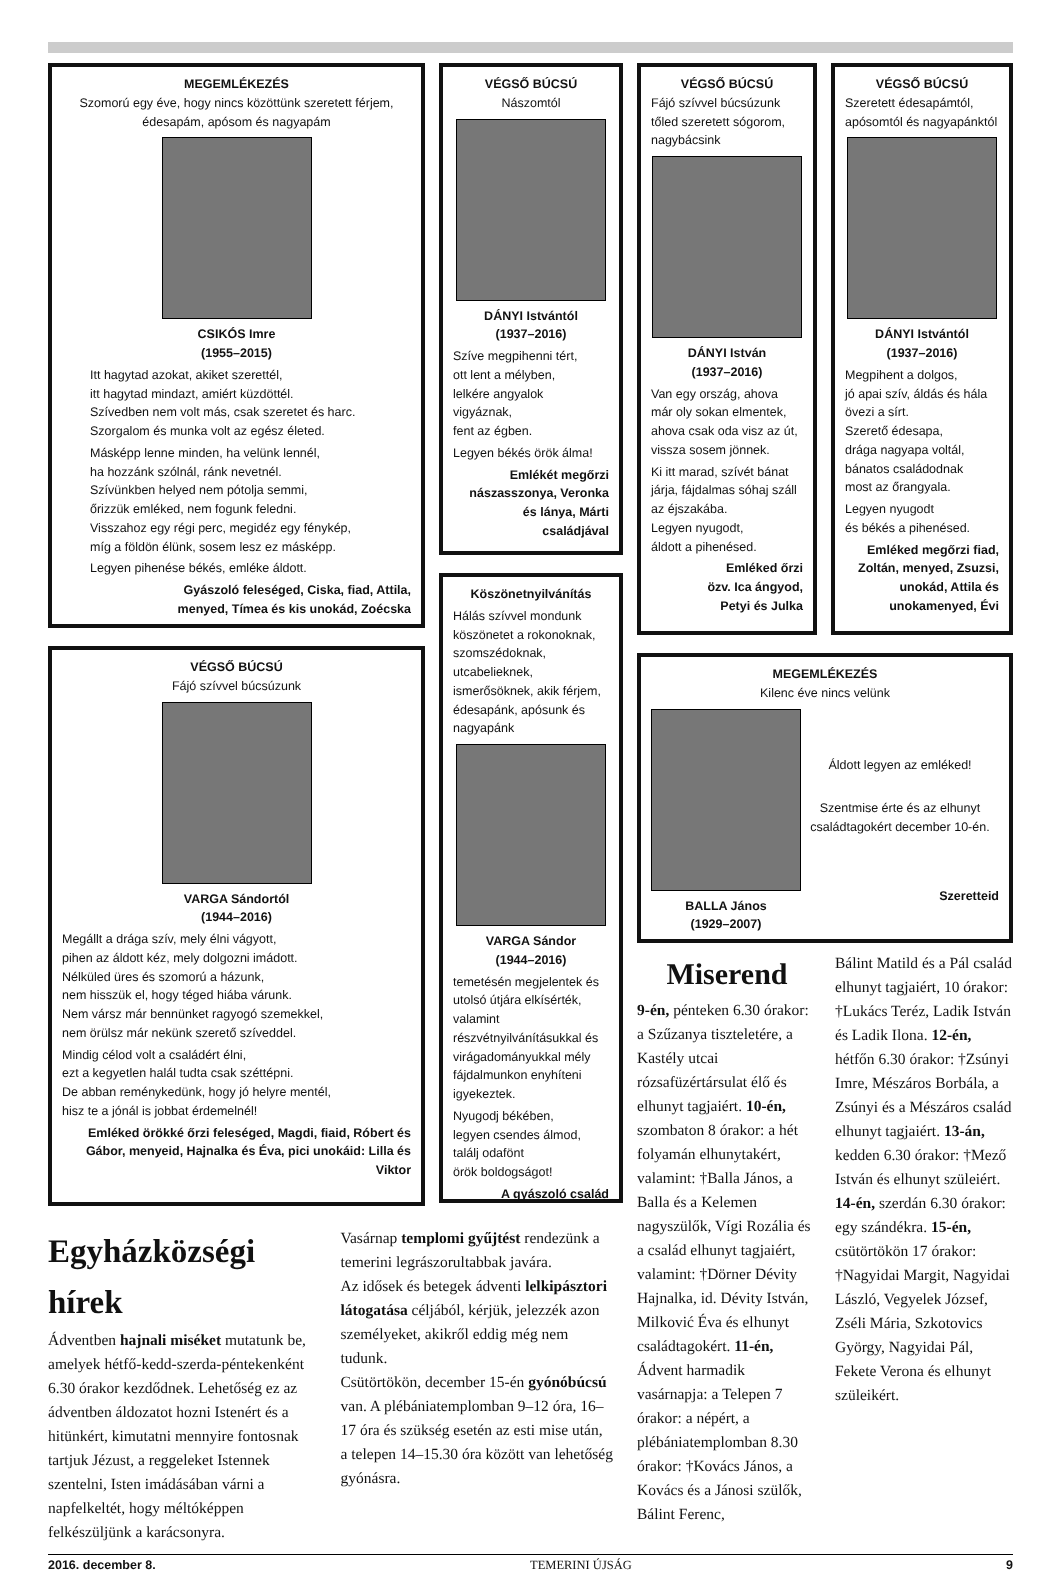MEGEMLÉKEZÉS
Szomorú egy éve, hogy nincs közöttünk szeretett férjem,
édesapám, apósom és nagyapám
CSIKÓS Imre
(1955–2015)
Itt hagytad azokat, akiket szerettél,
itt hagytad mindazt, amiért küzdöttél.
Szívedben nem volt más, csak szeretet és harc.
Szorgalom és munka volt az egész életed.
Másképp lenne minden, ha velünk lennél,
ha hozzánk szólnál, ránk nevetnél.
Szívünkben helyed nem pótolja semmi,
őrizzük emléked, nem fogunk feledni.
Visszahoz egy régi perc, megidéz egy fénykép,
míg a földön élünk, sosem lesz ez másképp.
Legyen pihenése békés, emléke áldott.
Gyászoló feleséged, Ciska, fiad, Attila,
menyed, Tímea és kis unokád, Zoécska
VÉGSŐ BÚCSÚ
Fájó szívvel búcsúzunk
VARGA Sándortól
(1944–2016)
Megállt a drága szív, mely élni vágyott,
pihen az áldott kéz, mely dolgozni imádott.
Nélküled üres és szomorú a házunk,
nem hisszük el, hogy téged hiába várunk.
Nem vársz már bennünket ragyogó szemekkel,
nem örülsz már nekünk szerető szíveddel.
Mindig célod volt a családért élni,
ezt a kegyetlen halál tudta csak széttépni.
De abban reménykedünk, hogy jó helyre mentél,
hisz te a jónál is jobbat érdemelnél!
Emléked örökké őrzi feleséged, Magdi, fiaid, Róbert és Gábor, menyeid, Hajnalka és Éva, pici unokáid: Lilla és Viktor
VÉGSŐ BÚCSÚ
Nászomtól
DÁNYI Istvántól
(1937–2016)
Szíve megpihenni tért,
ott lent a mélyben,
lelkére angyalok
vigyáznak,
fent az égben.
Legyen békés örök álma!
Emlékét megőrzi nászasszonya, Veronka és lánya, Márti családjával
Köszönetnyilvánítás
Hálás szívvel mondunk köszönetet a rokonoknak, szomszédoknak, utcabelieknek, ismerősöknek, akik férjem, édesapánk, apósunk és nagyapánk
VARGA Sándor
(1944–2016)
temetésén megjelentek és utolsó útjára elkísérték, valamint részvétnyilvánításukkal és virágadományukkal mély fájdalmunkon enyhíteni igyekeztek.
Nyugodj békében,
legyen csendes álmod,
találj odafönt
örök boldogságot!
A gyászoló család
VÉGSŐ BÚCSÚ
Fájó szívvel búcsúzunk tőled szeretett sógorom, nagybácsink
DÁNYI István
(1937–2016)
Van egy ország, ahova
már oly sokan elmentek,
ahova csak oda visz az út,
vissza sosem jönnek.
Ki itt marad, szívét bánat járja, fájdalmas sóhaj száll az éjszakába.
Legyen nyugodt,
áldott a pihenésed.
Emléked őrzi
özv. Ica ángyod,
Petyi és Julka
VÉGSŐ BÚCSÚ
Szeretett édesapámtól, apósomtól és nagyapánktól
DÁNYI Istvántól
(1937–2016)
Megpihent a dolgos,
jó apai szív, áldás és hála
övezi a sírt.
Szerető édesapa,
drága nagyapa voltál,
bánatos családodnak
most az őrangyala.
Legyen nyugodt
és békés a pihenésed.
Emléked megőrzi fiad, Zoltán, menyed, Zsuzsi, unokád, Attila és unokamenyed, Évi
MEGEMLÉKEZÉS
Kilenc éve nincs velünk
BALLA János
(1929–2007)
Áldott legyen az emléked!
Szentmise érte és az elhunyt családtagokért december 10-én.
Szeretteid
Miserend
9-én, pénteken 6.30 órakor: a Szűzanya tiszteletére, a Kastély utcai rózsafüzértársulat élő és elhunyt tagjaiért. 10-én, szombaton 8 órakor: a hét folyamán elhunytakért, valamint: †Balla János, a Balla és a Kelemen nagyszülők, Vígi Rozália és a család elhunyt tagjaiért, valamint: †Dörner Dévity Hajnalka, id. Dévity István, Milković Éva és elhunyt családtagokért. 11-én, Ádvent harmadik vasárnapja: a Telepen 7 órakor: a népért, a plébániatemplomban 8.30 órakor: †Kovács János, a Kovács és a Jánosi szülők, Bálint Ferenc,
Bálint Matild és a Pál család elhunyt tagjaiért, 10 órakor: †Lukács Teréz, Ladik István és Ladik Ilona. 12-én, hétfőn 6.30 órakor: †Zsúnyi Imre, Mészáros Borbála, a Zsúnyi és a Mészáros család elhunyt tagjaiért. 13-án, kedden 6.30 órakor: †Mező István és elhunyt szüleiért. 14-én, szerdán 6.30 órakor: egy szándékra. 15-én, csütörtökön 17 órakor: †Nagyidai Margit, Nagyidai László, Vegyelek József, Zséli Mária, Szkotovics György, Nagyidai Pál, Fekete Verona és elhunyt szüleikért.
Egyházközségi hírek
Ádventben hajnali miséket mutatunk be, amelyek hétfő-kedd-szerda-péntekenként 6.30 órakor kezdődnek. Lehetőség ez az ádventben áldozatot hozni Istenért és a hitünkért, kimutatni mennyire fontosnak tartjuk Jézust, a reggeleket Istennek szentelni, Isten imádásában várni a napfelkeltét, hogy méltóképpen felkészüljünk a karácsonyra.
Vasárnap templomi gyűjtést rendezünk a temerini legrászorultabbak javára.
Az idősek és betegek ádventi lelkipásztori látogatása céljából, kérjük, jelezzék azon személyeket, akikről eddig még nem tudunk.
Csütörtökön, december 15-én gyónóbúcsú van. A plébániatemplomban 9–12 óra, 16–17 óra és szükség esetén az esti mise után, a telepen 14–15.30 óra között van lehetőség gyónásra.
2016. december 8. TEMERINI ÚJSÁG 9